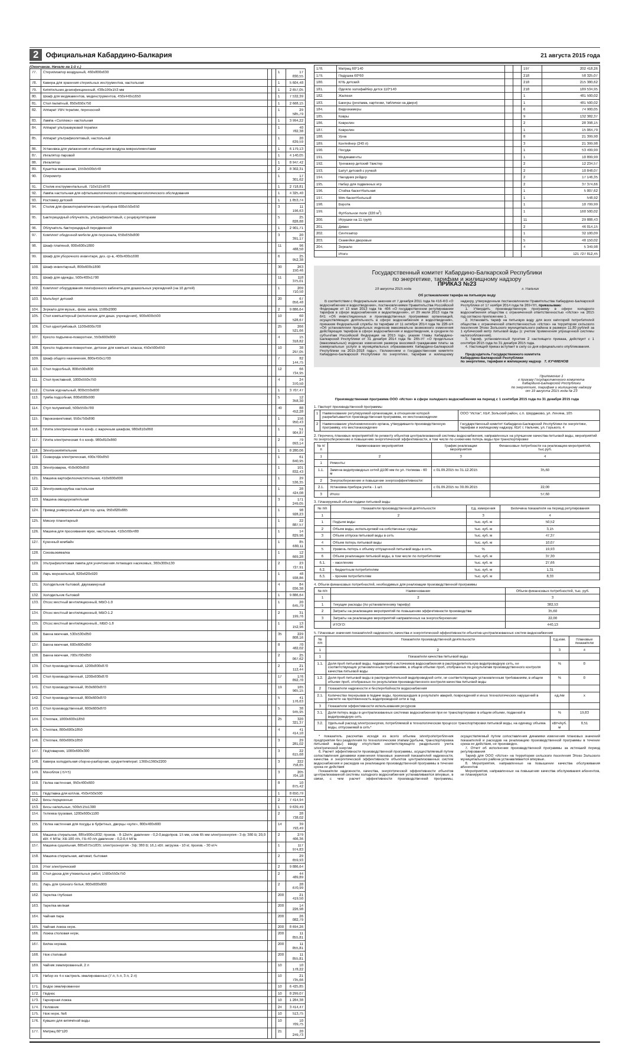2 Официальная Кабардино-Балкария 21 августа 2015 года
(Окончание. Начало на 1-й с.)
| 77. | Стерилизатор воздушный, 460х800х630 | | | 1 | 17 830,55 |
| 78. | Камера для хранения стерильных инструментов, настольная | | | 1 | 5 604,48 |
| 79. | Кипятильник дезинфекционный, 438х199х153 мм | | | 1 | 2 657,05 |
| 80. | Шкаф для медикаментов, мединструментов, 450х440х1650 | | | 1 | 7 532,39 |
| 81. | Стол палатный, 850х650х750 | | | 1 | 2 668,15 |
| 82. | Аппарат УВЧ терапии, переносной | | | 1 | 29 585,79 |
| 83. | Лампа «Соллюкс» настольная | | | 1 | 3 994,22 |
| 84. | Аппарат ультразвуковой терапии | | | 1 | 40 782,38 |
| 85. | Аппарат ультрафиолетовый, настольный | | | 1 | 20 639,59 |
| 86. | Установка для увлажнения и обогащения воздуха микроэлементами | | | 1 | 6 179,13 |
| 87. | Ингалятор паровой | | | 1 | 4 140,05 |
| 88. | Ингалятор | | | 1 | 8 947,42 |
| 89. | Кушетка массажная, 1550х500х540 | | | 2 | 8 302,31 |
| 90. | Спирометр | | | 1 | 17 301,62 |
| 91. | Столик инструментальный, 710х515х870 | | | 1 | 2 718,81 |
| 92. | Лампа настольная для офтальмологического оториноларингологического обследования | | | 1 | 4 325,40 |
| 93. | Ростомер детский | | | 1 | 1 853,74 |
| 94. | Столик для физиотерапевтических приборов 600х550х650 | | | 3 | 11 196,63 |
| 95. | Бактерицидный облучатель, ультрафиолетовый, с рециркуляторами | | | 5 | 25 828,88 |
| 96. | Облучатель бактерицидный передвижной | | | 1 | 2 901,71 |
| 97. | Комплект обеденной мебели для персонала, 650х650х800 | | | 3 | 20 391,17 |
| 98. | Шкаф платяной, 800х600х1800 | | | 11 | 96 488,50 |
| 99. | Шкаф для уборочного инвентаря, дез. ср-в, 400х400х1600 | | | 6 | 25 952,38 |
| 100. | Шкаф инвентарный, 800х600х1800 | | | 30 | 263 150,46 |
| 101. | Шкаф для одежды, 500х400х1700 | | | 11 | 118 375,01 |
| 102. | Комплект оборудования лингофонного кабинета для дошкольных учреждений (на 10 детей) | | | 1 | 209 710,50 |
| 103. | Мольберт детский | | | 20 | 67 056,48 |
| 104. | Зеркало для музык., физк. залов, 1500х2000 | | | 2 | 9 886,64 |
| 105. | Стол компьютерный (исполнение для дошк. учреждения), 900х600х500 | | | 10 | 60 528,67 |
| 106. | Стол однотумбовый. 1100х600х700 | | | 25 | 266 521,66 |
| 107. | Кресло подъемно-поворотное, 550х600х800 | | | 4 | 15 318,82 |
| 108. | Кресло подъемно-поворотное, детское для компьют. класса, 450х500х650 | | | 10 | 38 297,05 |
| 109. | Шкаф общего назначения, 800х450х1700 | | | 7 | 82 144,75 |
| 110. | Стол подсобный, 800х500х800 | | | 12 | 66 734,95 |
| 111. | Стол приставной, 1000х550х750 | | | 4 | 24 370,50 |
| 112. | Столик журнальный, 800х550х600 | | | 1 | 3 707,47 |
| 113. | Тумба подсобная, 800х600х900 | | | 5 | 12 358,30 |
| 114. | Стул полумягкий, 500х550х780 | | | 40 | 88 452,28 |
| 115. | Пароконвектомат, 950х750х890 | | | 1 | 156 950,43 |
| 116. | Плита электрическая 4-х конф. с жарочным шкафом, 980х810х860 | | | 1 | 51 904,87 |
| 117. | Плита электрическая 4-х конф. 980х810х860 | | | 2 | 79 093,14 |
| 118. | Электрокипятильник | | | 1 | 8 280,06 |
| 119. | Сковорода электрическая, 400х700х850 | | | 1 | 61 840,95 |
| 120. | Электроварка, 450х900х850 | | | 1 | 101 832,43 |
| 121. | Машина картофелеочистительная, 410х600х600 | | | 1 | 29 536,35 |
| 122. | Электромясорубка настольная | | | 1 | 28 424,08 |
| 123. | Машина овощерезательная | | | 3 | 171 249,05 |
| 124. | Привод универсальный для гор. цеха, 950х820х865 | | | 1 | 98 928,23 |
| 125. | Миксер планетарный | | | 1 | 22 887,57 |
| 126. | Машина для просеивания муки, настольная, 410х560х480 | | | 1 | 14 829,96 |
| 127. | Кухонный комбайн | | | 1 | 85 680,11 |
| 128. | Соковыжималка | | | 1 | 12 669,28 |
| 129. | Ультрафиолетовая лампа для уничтожения летающих насекомых, 360х300х130 | | | 2 | 23 727,91 |
| 130. | Ларь морозильный, 820х620х920 | | | 1 | 48 938,86 |
| 131. | Холодильник бытовой, двухкамерный | | | 4 | 84 036,38 |
| 132. | Холодильник бытовой | | | 1 | 9 886,64 |
| 133. | Отсос местный вентиляционный, МВО-1.0 | | | 1 | 20 645,79 |
| 134. | Отсос местный вентиляционный, МВО-1.2 | | | 2 | 31 199,76 |
| 135. | Отсос местный вентиляционный., МВО-1.8 | | | 1 | 13 152,96 |
| 136. | Ванна моечная, 530х530х850 | | | 35 | 229 808,16 |
| 137. | Ванна моечная, 600х600х850 | | | 8 | 70 482,02 |
| 138. | Ванна моечная, 700х700х850 | | | 2 | 25 067,62 |
| 139. | Стол производственный, 1200х800х870 | | | 2 | 21 112,44 |
| 140. | Стол производственный, 1200х600х870 | | | 17 | 176 892,70 |
| 141. | Стол производственный, 950х600х870 | | | 19 | 165 965,15 |
| 142. | Стол производственный, 800х600х870 | | | 5 | 41 176,63 |
| 143. | Стол производственный, 600х600х870 | | | 5 | 38 945,95 |
| 144. | Стеллаж, 1000х600х1850 | | | 25 | 320 321,37 |
| 145. | Стеллаж, 800х600х1850 | | | 4 | 41 414,10 |
| 146. | Стеллаж, 600х600х1850 | | | 3 | 29 281,02 |
| 147. | Подтоварник, 1000х600х300 | | | 3 | 22 615,68 |
| 148. | Камера холодильная сборно-разборная, среднетемперат. 1360х1360х2200 | | | 3 | 222 758,65 |
| 149. | Моноблок (-5/+5) | | | 3 | 205 704,18 |
| 150. | Полка настенная, 950х400х600 | | | 8 | 10 875,42 |
| 151. | Подставка для котлов, 450х450х500 | | | 1 | 8 650,79 |
| 152. | Весы порционные | | | 2 | 7 414,94 |
| 153. | Весы напольные, 500х515х1300 | | | 1 | 9 639,49 |
| 154. | Тележка грузовая, 1200х600х1100 | | | 2 | 28 738,02 |
| 155. | Полка настенная для посуды в буфетных, дверцы «купе», 800х400х600 | | | 14 | 39 793,49 |
| 156. | Машина стиральная, 885х900х1832; произв. - 8-12кг/ч; давление - 0,2-0,водопров. 15 мм, слив 65 мм электроэнергия - 3 ф; 380 В; 20,0 кВт. 4 МПа; ХВ-100 л/ч, ГВ-40 л/ч давление - 0,2-0,4 МПа | | | 2 | 279 406,36 |
| 157. | Машина сушильная, 885х875х1835; электроэнергия - 3ф; 380 В; 16,1 кВт. загрузка - 10 кг, произв. - 30 кг/ч | | | 1 | 117 974,83 |
| 158. | Машина стиральная, автомат, бытовая | | | 2 | 29 659,93 |
| 159. | Утюг электрический | | | 2 | 9 886,64 |
| 160. | Стол-доска для утюжильных работ, 1500х550х750 | | | 2 | 44 489,89 |
| 161. | Ларь для грязного белья, 800х600х800 | | | 2 | 28 670,99 |
| 162. | Тарелка глубокая | | | 200 | 21 419,50 |
| 163. | Тарелка мелкая | | | 200 | 14 226,98 |
| 164. | Чайная пара | | | 200 | 26 082,79 |
| 165. | Чайная ложка нерж. | | | 200 | 8 694,26 |
| 166. | Ложка столовая нерж. | | | 200 | 11 855,81 |
| 167. | Вилка нержав. | | | 200 | 11 855,81 |
| 168. | Нож столовый | | | 200 | 11 855,81 |
| 169. | Чайник эмалированный, 2 л | | | 10 | 10 178,22 |
| 170. | Набор из 4-х кастрюль эмалированных (7 л, 5 л, 3 л, 2 л) | | | 10 | 21 735,66 |
| 171. | Ведро эмалированное | | | 10 | 6 425,85 |
| 172. | Поднос | | | 10 | 8 299,07 |
| 173. | Гарнирная ложка | | | 10 | 1 284,38 |
| 174. | Половник | | | 24 | 3 414,47 |
| 175. | Нож нерж. №6 | | | 10 | 513,75 |
| 176. | Кувшин для кипячёной воды | | | 10 | 10 709,75 |
| 177. | Матрац 60*120 | | | 21 | 20 249,73 |
| 178. | Матрац 60*140 | | | 197 | 202 418,26 |
| 179. | Подушка 60*60 | | | 218 | 58 325,07 |
| 180. | КПБ детский | | | 218 | 215 380,62 |
| 181. | Одеяло холофайбер детск 110*140 | | | 218 | 189 534,95 |
| 182. | Жалюзи | | | 1 | 481 500,02 |
| 183. | Банеры (реклама, картинки, таблички на двери) | | | 1 | 481 500,02 |
| 184. | Видеокамеры | | | 6 | 74 900,05 |
| 185. | Ковры | | | 9 | 132 382,37 |
| 186. | Ковролин | | | 2 | 28 398,15 |
| 187. | Ковролин | | | 1 | 15 064,79 |
| 188. | Урна | | | 8 | 21 399,90 |
| 189. | Контейнер (240 л) | | | 3 | 21 399,98 |
| 190. | Посуда | | | 1 | 53 499,99 |
| 191. | Медикаменты | | | 1 | 10 899,99 |
| 192. | Тренажер детский Твистер | | | 2 | 12 234,57 |
| 193. | Батут детский с ручкой | | | 2 | 10 848,07 |
| 194. | Наездник рейдер | | | 2 | 17 146,35 |
| 195. | Набор для подвижных игр | | | 2 | 37 374,66 |
| 196. | Стойка баскетбольная | | | 1 | 5 007,62 |
| 197. | Мяч баскетбольный | | | 1 | 548,92 |
| 198. | Ворота | | | 1 | 10 799,99 |
| 199. | Футбольное поле (220 м<sup>2</sup>) | | | 1 | 160 500,02 |
| 200. | Игрушки на 11 групп | | | 11 | 29 888,43 |
| 201. | Диван | | | 2 | 46 014,15 |
| 202. | Синтезатор | | | 1 | 32 100,09 |
| 203. | Скамейки дворовые | | | 5 | 48 150,02 |
| 204. | Зеркало | | | 4 | 5 349,98 |
| | Итого | | | | 121 727 812,45 |
Государственный комитет Кабардино-Балкарской Республики
по энергетике, тарифам и жилищному надзору
ПРИКАЗ №23
19 августа 2015 года г. Нальчик
Об установлении тарифа на питьевую воду
В соответствии с Федеральным законом от 7 декабря 2011 года № 416-ФЗ «О водоснабжении и водоотведении», постановлениями Правительства Российской Федерации от 13 мая 2013 года № 406 «О государственном регулировании тарифов в сфере водоснабжения и водоотведения», от 29 июля 2013 года № 641 «Об инвестиционных и производственных программах организаций, осуществляющих деятельность в сфере водоснабжения и водоотведения», приказом Федеральной службы по тарифам от 11 октября 2014 года № 228-э/4 «Об установлении предельных индексов максимально возможного изменения действующих тарифов в сфере водоснабжения и водоотведения, в среднем по субъектам Российской Федерации на 2015 год», указом Главы Кабардино-Балкарской Республики от 31 декабря 2014 года № 265-УГ «О предельных (максимальных) индексах изменения размера вносимой гражданами платы за коммунальные услуги в муниципальных образованиях Кабардино-Балкарской Республики на 2015-2018 годы», Положением о Государственном комитете Кабардино-Балкарской Республики по энергетике, тарифам и жилищному надзору, утвержденным постановлением Правительства Кабардино-Балкарской Республики от 17 ноября 2014 года № 269-ПП, приказываю:
1. Утвердить производственную программу в сфере холодного водоснабжения общества с ограниченной ответственностью «Исток» на 2015 год согласно приложению 1.
2. Установить тариф на питьевую воду для всех категорий потребителей общества с ограниченной ответственностью «Исток» на территории сельского поселения Этоко Зольского муниципального района в размере 11,80 рублей за 1 кубический метр питьевой воды (с учетом применения упрощенной системы налогообложения).
3. Тариф, установленный пунктом 2 настоящего приказа, действует с 1 сентября 2015 года по 31 декабря 2015 года.
4. Настоящий приказ вступает в силу со дня официального опубликования.
Председатель Государственного комитета
Кабардино-Балкарской Республики
по энергетике, тарифам и жилищному надзор Т. КУЧМЕНОВ
Приложение 1
к приказу Государственного комитета
Кабардино-Балкарской Республики
по энергетике, тарифам и жилищному надзору
от 19 августа 2015 года № 23
Производственная программа ООО «Исток» в сфере холодного водоснабжения на период с 1 сентября 2015 года по 31 декабря 2015 года
1. Паспорт производственной программы
| 1 | Наименование регулируемой организации, в отношении которой разрабатывается производственная программа, ее местонахождение | ООО "Исток", КБР, Зольский район, с.п. Шордаково, ул. Ленина, 105 |
| 2 | Наименование уполномоченного органа, утвердившего производственную программу, его местонахождение | Государственный комитет Кабардино-Балкарской Республики по энергетике, тарифам и жилищному надзору, КБР, г. Нальчик, ул. Горького, 4 |
2. Перечень плановых мероприятий по ремонту объектов централизованной системы водоснабжения, направленных на улучшение качества питьевой воды, мероприятий по энергосбережению и повышению энергетической эффективности, в том числе по снижению потерь воды при транспортировке
| № п/п | Наименование мероприятия | График реализации мероприятия | Финансовые потребности на реализацию мероприятий, тыс.руб. |
| --- | --- | --- | --- |
| 1 | 2 | 3 | 4 |
| 1 | Ремонты: | | |
| 1.1. | Замена водопроводных сетей Д100 мм по ул. Ногмова - 60 м | с 01.09.2015 по 31.12.2015 | 35,60 |
| 2 | Энергосбережение и повышение энергоэффективности: | | |
| 2.1. | Установка прибора учета - 1 шт. | с 01.09.2015 по 30.09.2015 | 22,00 |
| 3 | Итого: | | 57,60 |
3. Планируемый объем подачи питьевой воды
| № п/п | Показатели производственной деятельности | Ед. измерения | Величина показателя на период регулирования |
| --- | --- | --- | --- |
| 1 | 2 | 3 | 4 |
| 1 | Подъем воды | тыс. куб. м | 50,52 |
| 2 | Объем воды, используемой на собственные нужды | тыс. куб. м | 3,15 |
| 3 | Объем отпуска питьевой воды в сеть | тыс. куб. м | 47,37 |
| 4 | Объем потерь питьевой воды | тыс. куб. м | 10,07 |
| 5 | Уровень потерь к объему отпущенной питьевой воды в сеть | % | 19,93 |
| 6 | Объем реализации питьевой воды, в том числе по потребителям: | тыс. куб. м | 37,30 |
| 6.1. | - населению | тыс. куб. м | 27,66 |
| 6.2. | - бюджетным потребителям | тыс. куб. м | 1,31 |
| 6.3. | - прочим потребителям | тыс. куб. м | 8,33 |
4. Объем финансовых потребностей, необходимых для реализации производственной программы
| № п/п | Наименование | Объем финансовых потребностей, тыс. руб. |
| --- | --- | --- |
| 1 | 2 | 3 |
| 1 | Текущие расходы (по установленному тарифу) | 382,53 |
| 2 | Затраты на реализацию мероприятий по повышению эффективности производства: | 35,60 |
| 3 | Затраты на реализацию мероприятий направленных на энергосбережение: | 22,00 |
| | ИТОГО: | 440,13 |
5. Плановые значения показателей надежности, качества и энергетической эффективности объектов централизованных систем водоснабжения
| № п/п | Показатели производственной деятельности | Ед.изм. | Плановые показатели |
| --- | --- | --- | --- |
| 1 | 2 | 3 | 4 |
| 1 | Показатели качества питьевой воды | | |
| 1.1. | Доля проб питьевой воды, подаваемой с источников водоснабжения в распределительную водопроводную сеть, не соответствующих установленным требованиям, в общем объеме проб, отобранных по результатам производственного контроля качества питьевой воды | % | 0 |
| 1.2. | Доля проб питьевой воды в распределительной водопроводной сети, не соответствующих установленным требованиям, в общем объеме проб, отобранных по результатам производственного контроля качества питьевой воды | % | 0 |
| 2 | Показатели надежности и бесперебойности водоснабжения | | |
| 2.1. | Количество перерывов в подаче воды, произошедших в результате аварий, повреждений и иных технологических нарушений в расчете на протяженность водопроводной сети в год | ед./км | х |
| 3 | Показатели эффективности использования ресурсов | | |
| 3.1. | Доля потерь воды в централизованных системах водоснабжения при ее транспортировке в общем объеме, поданной в водопроводную сеть | % | 19,83 |
| 3.2. | Удельный расход электроэнергии, потребляемой в технологическом процессе транспортировки питьевой воды, на единицу объема воды, отпускаемой в сеть* | кВтч/куб. м | 0,51 |
* показатель рассчитан исходя из всего объема электропотребления предприятия без разделения по технологическим этапам (добыча, транспортировка питьевой воды) ввиду отсутствия соответствующего раздельного учета электрической энергии
6. Расчет эффективности производственной программы, осуществляемый путем сопоставления динамики изменения плановых значений показателей надежности, качества и энергетической эффективности объектов централизованных систем водоснабжения и расходов на реализацию производственной программы в течение срока ее действия
Показатели надежности, качества, энергетической эффективности объектов централизованной системы холодного водоснабжения устанавливаются впервые, в связи, с чем расчет эффективности производственной программы, осуществляемый путем сопоставления динамики изменения плановых значений показателей и расходов на реализацию производственной программы в течение срока ее действия, не произведен.
7. Отчет об исполнении производственной программы за истекший период регулирования
Тариф для ООО «Исток» на территории сельского поселения Этоко Зольского муниципального района устанавливается впервые.
8. Мероприятия, направленные на повышение качества обслуживания абонентов
Мероприятия, направленные на повышение качества обслуживания абонентов, не планируются